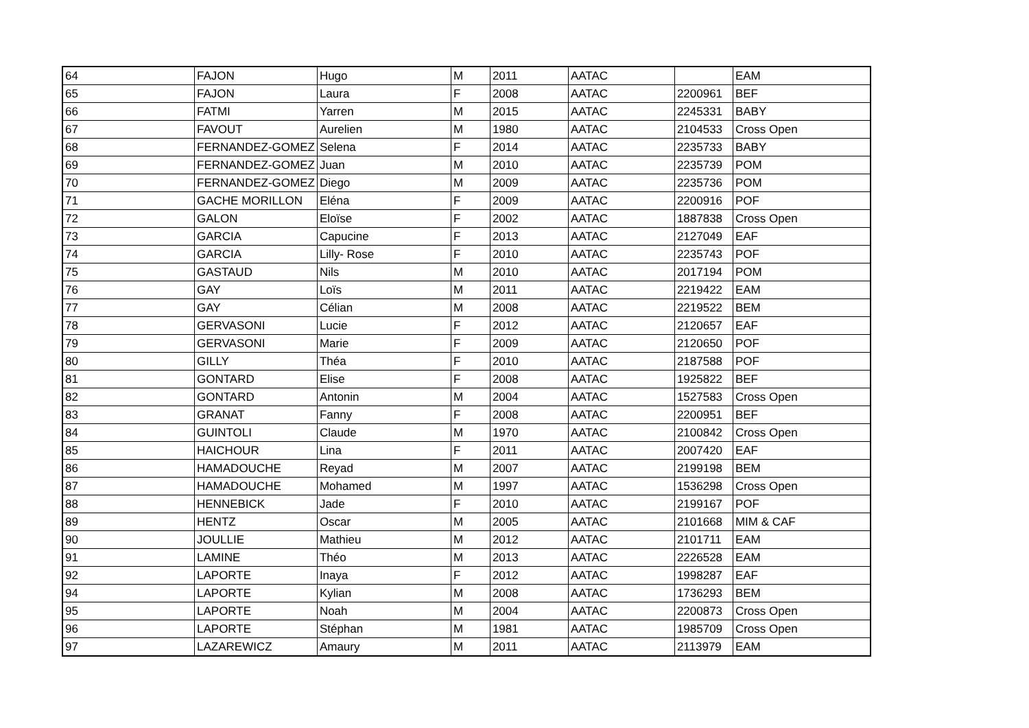| 64 | FAJON | Hugo | M | 2011 | AATAC | | EAM |
| 65 | FAJON | Laura | F | 2008 | AATAC | 2200961 | BEF |
| 66 | FATMI | Yarren | M | 2015 | AATAC | 2245331 | BABY |
| 67 | FAVOUT | Aurelien | M | 1980 | AATAC | 2104533 | Cross Open |
| 68 | FERNANDEZ-GOMEZ | Selena | F | 2014 | AATAC | 2235733 | BABY |
| 69 | FERNANDEZ-GOMEZ | Juan | M | 2010 | AATAC | 2235739 | POM |
| 70 | FERNANDEZ-GOMEZ | Diego | M | 2009 | AATAC | 2235736 | POM |
| 71 | GACHE MORILLON | Eléna | F | 2009 | AATAC | 2200916 | POF |
| 72 | GALON | Eloïse | F | 2002 | AATAC | 1887838 | Cross Open |
| 73 | GARCIA | Capucine | F | 2013 | AATAC | 2127049 | EAF |
| 74 | GARCIA | Lilly- Rose | F | 2010 | AATAC | 2235743 | POF |
| 75 | GASTAUD | Nils | M | 2010 | AATAC | 2017194 | POM |
| 76 | GAY | Loïs | M | 2011 | AATAC | 2219422 | EAM |
| 77 | GAY | Célian | M | 2008 | AATAC | 2219522 | BEM |
| 78 | GERVASONI | Lucie | F | 2012 | AATAC | 2120657 | EAF |
| 79 | GERVASONI | Marie | F | 2009 | AATAC | 2120650 | POF |
| 80 | GILLY | Théa | F | 2010 | AATAC | 2187588 | POF |
| 81 | GONTARD | Elise | F | 2008 | AATAC | 1925822 | BEF |
| 82 | GONTARD | Antonin | M | 2004 | AATAC | 1527583 | Cross Open |
| 83 | GRANAT | Fanny | F | 2008 | AATAC | 2200951 | BEF |
| 84 | GUINTOLI | Claude | M | 1970 | AATAC | 2100842 | Cross Open |
| 85 | HAICHOUR | Lina | F | 2011 | AATAC | 2007420 | EAF |
| 86 | HAMADOUCHE | Reyad | M | 2007 | AATAC | 2199198 | BEM |
| 87 | HAMADOUCHE | Mohamed | M | 1997 | AATAC | 1536298 | Cross Open |
| 88 | HENNEBICK | Jade | F | 2010 | AATAC | 2199167 | POF |
| 89 | HENTZ | Oscar | M | 2005 | AATAC | 2101668 | MIM & CAF |
| 90 | JOULLIE | Mathieu | M | 2012 | AATAC | 2101711 | EAM |
| 91 | LAMINE | Théo | M | 2013 | AATAC | 2226528 | EAM |
| 92 | LAPORTE | Inaya | F | 2012 | AATAC | 1998287 | EAF |
| 94 | LAPORTE | Kylian | M | 2008 | AATAC | 1736293 | BEM |
| 95 | LAPORTE | Noah | M | 2004 | AATAC | 2200873 | Cross Open |
| 96 | LAPORTE | Stéphan | M | 1981 | AATAC | 1985709 | Cross Open |
| 97 | LAZAREWICZ | Amaury | M | 2011 | AATAC | 2113979 | EAM |